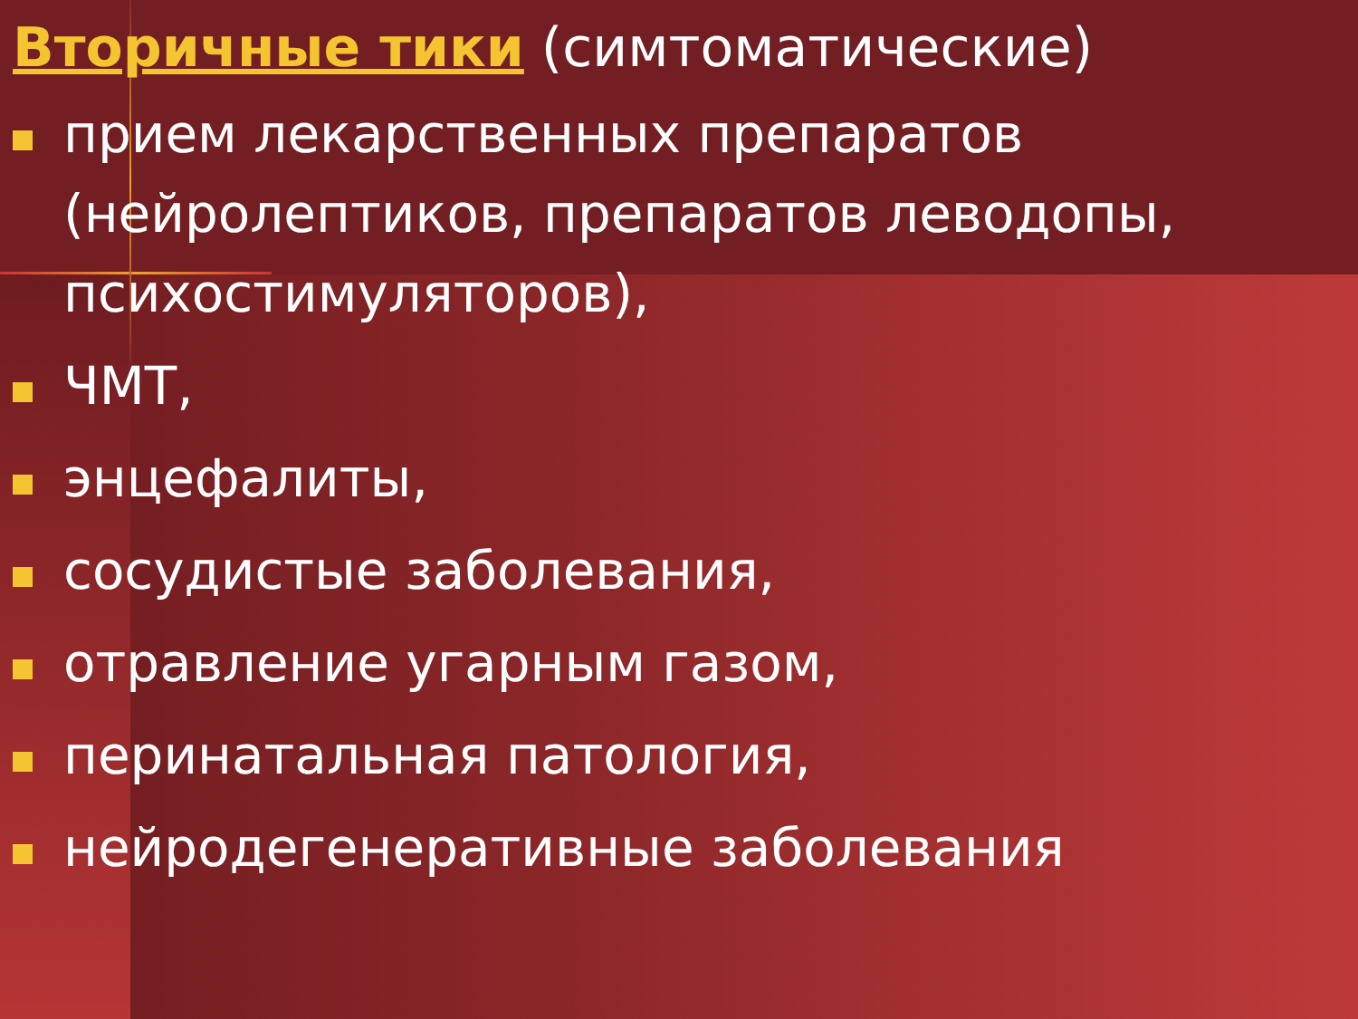Вторичные тики (симтоматические)
прием лекарственных препаратов (нейролептиков, препаратов леводопы, психостимуляторов),
ЧМТ,
энцефалиты,
сосудистые заболевания,
отравление угарным газом,
перинатальная патология,
нейродегенеративные заболевания